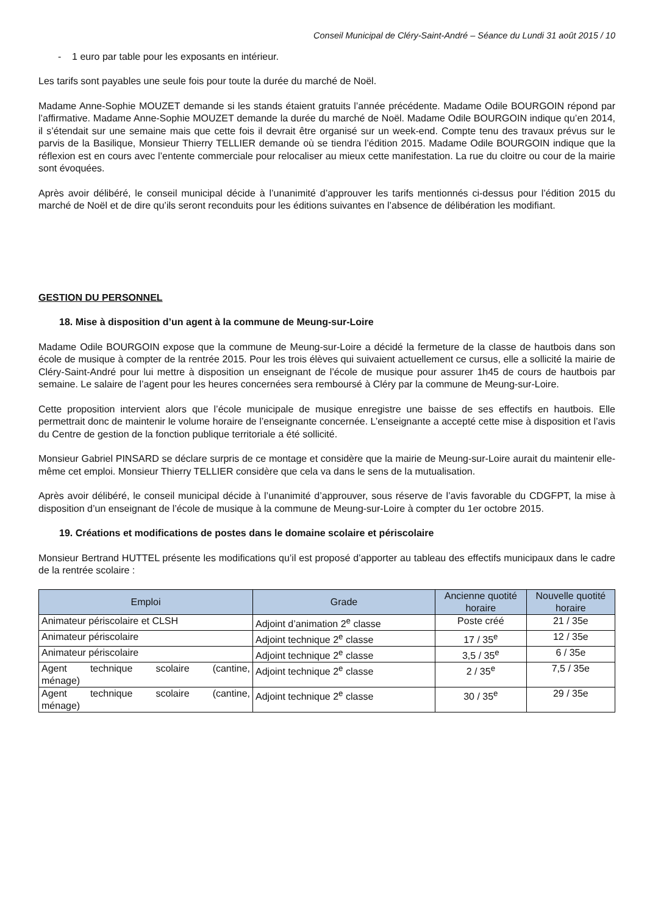Conseil Municipal de Cléry-Saint-André – Séance du Lundi 31 août 2015 / 10
- 1 euro par table pour les exposants en intérieur.
Les tarifs sont payables une seule fois pour toute la durée du marché de Noël.
Madame Anne-Sophie MOUZET demande si les stands étaient gratuits l’année précédente. Madame Odile BOURGOIN répond par l’affirmative. Madame Anne-Sophie MOUZET demande la durée du marché de Noël. Madame Odile BOURGOIN indique qu’en 2014, il s’étendait sur une semaine mais que cette fois il devrait être organisé sur un week-end. Compte tenu des travaux prévus sur le parvis de la Basilique, Monsieur Thierry TELLIER demande où se tiendra l’édition 2015. Madame Odile BOURGOIN indique que la réflexion est en cours avec l’entente commerciale pour relocaliser au mieux cette manifestation. La rue du cloitre ou cour de la mairie sont évoquées.
Après avoir délibéré, le conseil municipal décide à l’unanimité d’approuver les tarifs mentionnés ci-dessus pour l’édition 2015 du marché de Noël et de dire qu’ils seront reconduits pour les éditions suivantes en l’absence de délibération les modifiant.
GESTION DU PERSONNEL
18. Mise à disposition d’un agent à la commune de Meung-sur-Loire
Madame Odile BOURGOIN expose que la commune de Meung-sur-Loire a décidé la fermeture de la classe de hautbois dans son école de musique à compter de la rentrée 2015. Pour les trois élèves qui suivaient actuellement ce cursus, elle a sollicité la mairie de Cléry-Saint-André pour lui mettre à disposition un enseignant de l’école de musique pour assurer 1h45 de cours de hautbois par semaine. Le salaire de l’agent pour les heures concernées sera remboursé à Cléry par la commune de Meung-sur-Loire.
Cette proposition intervient alors que l’école municipale de musique enregistre une baisse de ses effectifs en hautbois. Elle permettrait donc de maintenir le volume horaire de l’enseignante concernée. L’enseignante a accepté cette mise à disposition et l’avis du Centre de gestion de la fonction publique territoriale a été sollicité.
Monsieur Gabriel PINSARD se déclare surpris de ce montage et considère que la mairie de Meung-sur-Loire aurait du maintenir elle-même cet emploi. Monsieur Thierry TELLIER considère que cela va dans le sens de la mutualisation.
Après avoir délibéré, le conseil municipal décide à l’unanimité d’approuver, sous réserve de l’avis favorable du CDGFPT, la mise à disposition d’un enseignant de l’école de musique à la commune de Meung-sur-Loire à compter du 1er octobre 2015.
19. Créations et modifications de postes dans le domaine scolaire et périscolaire
Monsieur Bertrand HUTTEL présente les modifications qu’il est proposé d’apporter au tableau des effectifs municipaux dans le cadre de la rentrée scolaire :
| Emploi | Grade | Ancienne quotité horaire | Nouvelle quotité horaire |
| --- | --- | --- | --- |
| Animateur périscolaire et CLSH | Adjoint d’animation 2<sup>e</sup> classe | Poste créé | 21 / 35e |
| Animateur périscolaire | Adjoint technique 2<sup>e</sup> classe | 17 / 35<sup>e</sup> | 12 / 35e |
| Animateur périscolaire | Adjoint technique 2<sup>e</sup> classe | 3,5 / 35<sup>e</sup> | 6 / 35e |
| Agent technique scolaire (cantine, ménage) | Adjoint technique 2<sup>e</sup> classe | 2 / 35<sup>e</sup> | 7,5 / 35e |
| Agent technique scolaire (cantine, ménage) | Adjoint technique 2<sup>e</sup> classe | 30 / 35<sup>e</sup> | 29 / 35e |